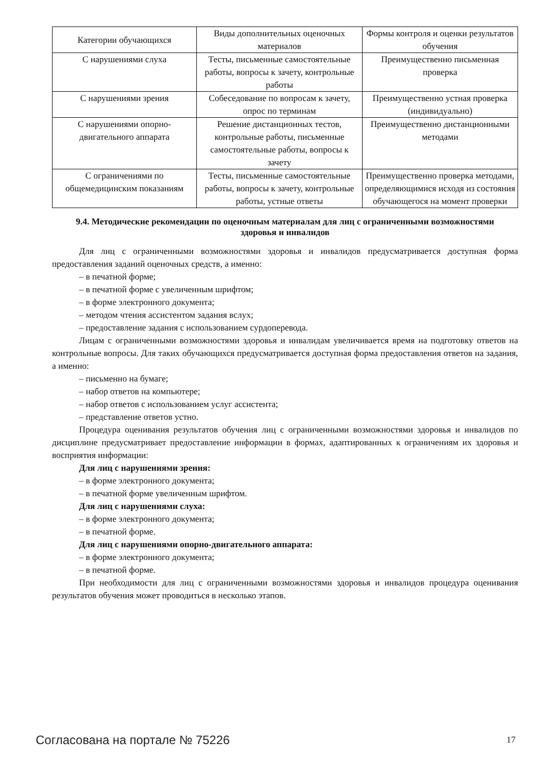| Категории обучающихся | Виды дополнительных оценочных материалов | Формы контроля и оценки результатов обучения |
| С нарушениями слуха | Тесты, письменные самостоятельные работы, вопросы к зачету, контрольные работы | Преимущественно письменная проверка |
| С нарушениями зрения | Собеседование по вопросам к зачету, опрос по терминам | Преимущественно устная проверка (индивидуально) |
| С нарушениями опорно-двигательного аппарата | Решение дистанционных тестов, контрольные работы, письменные самостоятельные работы, вопросы к зачету | Преимущественно дистанционными методами |
| С ограничениями по общемедицинским показаниям | Тесты, письменные самостоятельные работы, вопросы к зачету, контрольные работы, устные ответы | Преимущественно проверка методами, определяющимися исходя из состояния обучающегося на момент проверки |
9.4. Методические рекомендации по оценочным материалам для лиц с ограниченными возможностями здоровья и инвалидов
Для лиц с ограниченными возможностями здоровья и инвалидов предусматривается доступная форма предоставления заданий оценочных средств, а именно:
– в печатной форме;
– в печатной форме с увеличенным шрифтом;
– в форме электронного документа;
– методом чтения ассистентом задания вслух;
– предоставление задания с использованием сурдоперевода.
Лицам с ограниченными возможностями здоровья и инвалидам увеличивается время на подготовку ответов на контрольные вопросы. Для таких обучающихся предусматривается доступная форма предоставления ответов на задания, а именно:
– письменно на бумаге;
– набор ответов на компьютере;
– набор ответов с использованием услуг ассистента;
– представление ответов устно.
Процедура оценивания результатов обучения лиц с ограниченными возможностями здоровья и инвалидов по дисциплине предусматривает предоставление информации в формах, адаптированных к ограничениям их здоровья и восприятия информации:
Для лиц с нарушениями зрения:
– в форме электронного документа;
– в печатной форме увеличенным шрифтом.
Для лиц с нарушениями слуха:
– в форме электронного документа;
– в печатной форме.
Для лиц с нарушениями опорно-двигательного аппарата:
– в форме электронного документа;
– в печатной форме.
При необходимости для лиц с ограниченными возможностями здоровья и инвалидов процедура оценивания результатов обучения может проводиться в несколько этапов.
Согласована на портале № 75226 17